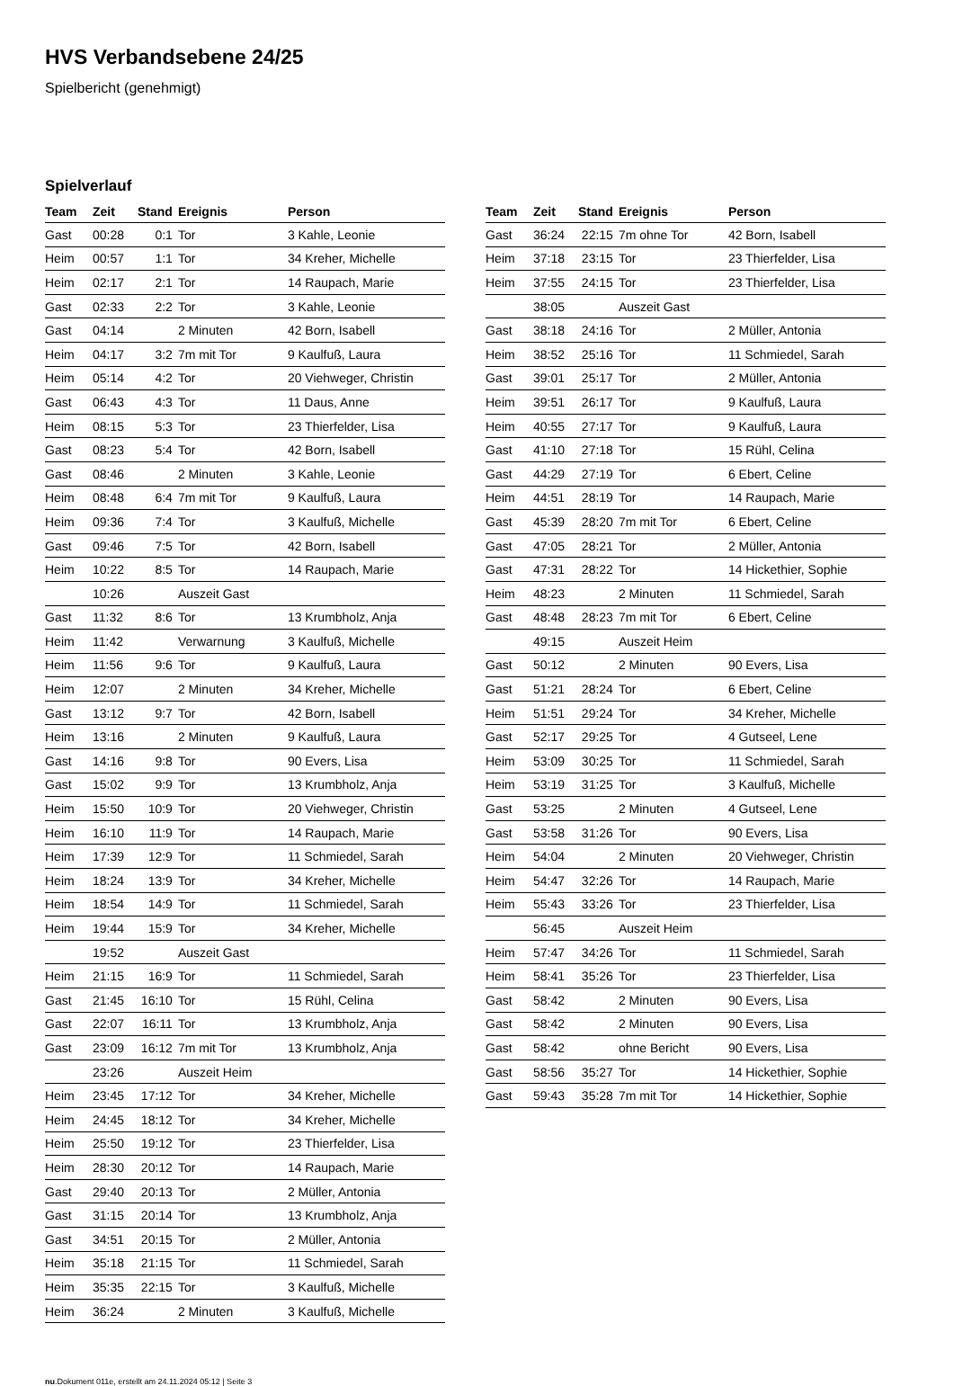HVS Verbandsebene 24/25
Spielbericht (genehmigt)
Spielverlauf
| Team | Zeit | Stand | Ereignis | Person |
| --- | --- | --- | --- | --- |
| Gast | 00:28 | 0:1 | Tor | 3 Kahle, Leonie |
| Heim | 00:57 | 1:1 | Tor | 34 Kreher, Michelle |
| Heim | 02:17 | 2:1 | Tor | 14 Raupach, Marie |
| Gast | 02:33 | 2:2 | Tor | 3 Kahle, Leonie |
| Gast | 04:14 | | 2 Minuten | 42 Born, Isabell |
| Heim | 04:17 | 3:2 | 7m mit Tor | 9 Kaulfuß, Laura |
| Heim | 05:14 | 4:2 | Tor | 20 Viehweger, Christin |
| Gast | 06:43 | 4:3 | Tor | 11 Daus, Anne |
| Heim | 08:15 | 5:3 | Tor | 23 Thierfelder, Lisa |
| Gast | 08:23 | 5:4 | Tor | 42 Born, Isabell |
| Gast | 08:46 | | 2 Minuten | 3 Kahle, Leonie |
| Heim | 08:48 | 6:4 | 7m mit Tor | 9 Kaulfuß, Laura |
| Heim | 09:36 | 7:4 | Tor | 3 Kaulfuß, Michelle |
| Gast | 09:46 | 7:5 | Tor | 42 Born, Isabell |
| Heim | 10:22 | 8:5 | Tor | 14 Raupach, Marie |
| | 10:26 | | Auszeit Gast | |
| Gast | 11:32 | 8:6 | Tor | 13 Krumbholz, Anja |
| Heim | 11:42 | | Verwarnung | 3 Kaulfuß, Michelle |
| Heim | 11:56 | 9:6 | Tor | 9 Kaulfuß, Laura |
| Heim | 12:07 | | 2 Minuten | 34 Kreher, Michelle |
| Gast | 13:12 | 9:7 | Tor | 42 Born, Isabell |
| Heim | 13:16 | | 2 Minuten | 9 Kaulfuß, Laura |
| Gast | 14:16 | 9:8 | Tor | 90 Evers, Lisa |
| Gast | 15:02 | 9:9 | Tor | 13 Krumbholz, Anja |
| Heim | 15:50 | 10:9 | Tor | 20 Viehweger, Christin |
| Heim | 16:10 | 11:9 | Tor | 14 Raupach, Marie |
| Heim | 17:39 | 12:9 | Tor | 11 Schmiedel, Sarah |
| Heim | 18:24 | 13:9 | Tor | 34 Kreher, Michelle |
| Heim | 18:54 | 14:9 | Tor | 11 Schmiedel, Sarah |
| Heim | 19:44 | 15:9 | Tor | 34 Kreher, Michelle |
| | 19:52 | | Auszeit Gast | |
| Heim | 21:15 | 16:9 | Tor | 11 Schmiedel, Sarah |
| Gast | 21:45 | 16:10 | Tor | 15 Rühl, Celina |
| Gast | 22:07 | 16:11 | Tor | 13 Krumbholz, Anja |
| Gast | 23:09 | 16:12 | 7m mit Tor | 13 Krumbholz, Anja |
| | 23:26 | | Auszeit Heim | |
| Heim | 23:45 | 17:12 | Tor | 34 Kreher, Michelle |
| Heim | 24:45 | 18:12 | Tor | 34 Kreher, Michelle |
| Heim | 25:50 | 19:12 | Tor | 23 Thierfelder, Lisa |
| Heim | 28:30 | 20:12 | Tor | 14 Raupach, Marie |
| Gast | 29:40 | 20:13 | Tor | 2 Müller, Antonia |
| Gast | 31:15 | 20:14 | Tor | 13 Krumbholz, Anja |
| Gast | 34:51 | 20:15 | Tor | 2 Müller, Antonia |
| Heim | 35:18 | 21:15 | Tor | 11 Schmiedel, Sarah |
| Heim | 35:35 | 22:15 | Tor | 3 Kaulfuß, Michelle |
| Heim | 36:24 | | 2 Minuten | 3 Kaulfuß, Michelle |
| Team | Zeit | Stand | Ereignis | Person |
| --- | --- | --- | --- | --- |
| Gast | 36:24 | 22:15 | 7m ohne Tor | 42 Born, Isabell |
| Heim | 37:18 | 23:15 | Tor | 23 Thierfelder, Lisa |
| Heim | 37:55 | 24:15 | Tor | 23 Thierfelder, Lisa |
| | 38:05 | | Auszeit Gast | |
| Gast | 38:18 | 24:16 | Tor | 2 Müller, Antonia |
| Heim | 38:52 | 25:16 | Tor | 11 Schmiedel, Sarah |
| Gast | 39:01 | 25:17 | Tor | 2 Müller, Antonia |
| Heim | 39:51 | 26:17 | Tor | 9 Kaulfuß, Laura |
| Heim | 40:55 | 27:17 | Tor | 9 Kaulfuß, Laura |
| Gast | 41:10 | 27:18 | Tor | 15 Rühl, Celina |
| Gast | 44:29 | 27:19 | Tor | 6 Ebert, Celine |
| Heim | 44:51 | 28:19 | Tor | 14 Raupach, Marie |
| Gast | 45:39 | 28:20 | 7m mit Tor | 6 Ebert, Celine |
| Gast | 47:05 | 28:21 | Tor | 2 Müller, Antonia |
| Gast | 47:31 | 28:22 | Tor | 14 Hickethier, Sophie |
| Heim | 48:23 | | 2 Minuten | 11 Schmiedel, Sarah |
| Gast | 48:48 | 28:23 | 7m mit Tor | 6 Ebert, Celine |
| | 49:15 | | Auszeit Heim | |
| Gast | 50:12 | | 2 Minuten | 90 Evers, Lisa |
| Gast | 51:21 | 28:24 | Tor | 6 Ebert, Celine |
| Heim | 51:51 | 29:24 | Tor | 34 Kreher, Michelle |
| Gast | 52:17 | 29:25 | Tor | 4 Gutseel, Lene |
| Heim | 53:09 | 30:25 | Tor | 11 Schmiedel, Sarah |
| Heim | 53:19 | 31:25 | Tor | 3 Kaulfuß, Michelle |
| Gast | 53:25 | | 2 Minuten | 4 Gutseel, Lene |
| Gast | 53:58 | 31:26 | Tor | 90 Evers, Lisa |
| Heim | 54:04 | | 2 Minuten | 20 Viehweger, Christin |
| Heim | 54:47 | 32:26 | Tor | 14 Raupach, Marie |
| Heim | 55:43 | 33:26 | Tor | 23 Thierfelder, Lisa |
| | 56:45 | | Auszeit Heim | |
| Heim | 57:47 | 34:26 | Tor | 11 Schmiedel, Sarah |
| Heim | 58:41 | 35:26 | Tor | 23 Thierfelder, Lisa |
| Gast | 58:42 | | 2 Minuten | 90 Evers, Lisa |
| Gast | 58:42 | | 2 Minuten | 90 Evers, Lisa |
| Gast | 58:42 | | ohne Bericht | 90 Evers, Lisa |
| Gast | 58:56 | 35:27 | Tor | 14 Hickethier, Sophie |
| Gast | 59:43 | 35:28 | 7m mit Tor | 14 Hickethier, Sophie |
nu.Dokument 011e, erstellt am 24.11.2024 05:12 | Seite 3